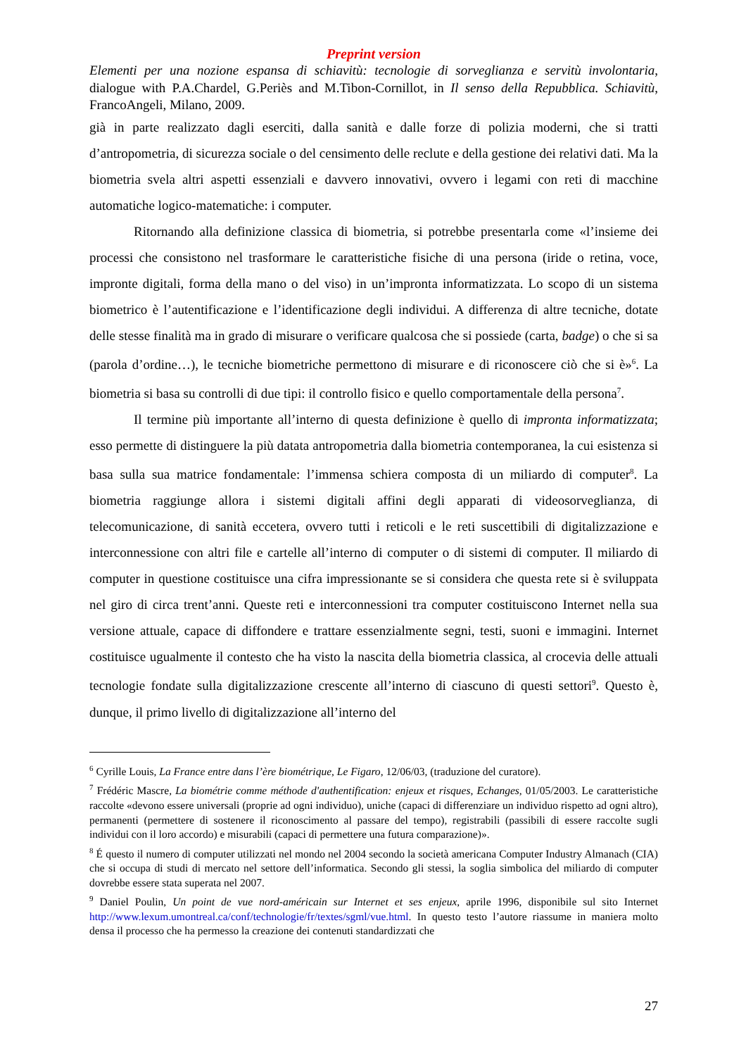Preprint version
Elementi per una nozione espansa di schiavitù: tecnologie di sorveglianza e servitù involontaria, dialogue with P.A.Chardel, G.Periès and M.Tibon-Cornillot, in Il senso della Repubblica. Schiavitù, FrancoAngeli, Milano, 2009.
già in parte realizzato dagli eserciti, dalla sanità e dalle forze di polizia moderni, che si tratti d’antropometria, di sicurezza sociale o del censimento delle reclute e della gestione dei relativi dati. Ma la biometria svela altri aspetti essenziali e davvero innovativi, ovvero i legami con reti di macchine automatiche logico-matematiche: i computer.
Ritornando alla definizione classica di biometria, si potrebbe presentarla come «l’insieme dei processi che consistono nel trasformare le caratteristiche fisiche di una persona (iride o retina, voce, impronte digitali, forma della mano o del viso) in un’impronta informatizzata. Lo scopo di un sistema biometrico è l’autentificazione e l’identificazione degli individui. A differenza di altre tecniche, dotate delle stesse finalità ma in grado di misurare o verificare qualcosa che si possiede (carta, badge) o che si sa (parola d’ordine…), le tecniche biometriche permettono di misurare e di riconoscere ciò che si è»<sup>6</sup>. La biometria si basa su controlli di due tipi: il controllo fisico e quello comportamentale della persona<sup>7</sup>.
Il termine più importante all’interno di questa definizione è quello di impronta informatizzata; esso permette di distinguere la più datata antropometria dalla biometria contemporanea, la cui esistenza si basa sulla sua matrice fondamentale: l’immensa schiera composta di un miliardo di computer<sup>8</sup>. La biometria raggiunge allora i sistemi digitali affini degli apparati di videosorveglianza, di telecomunicazione, di sanità eccetera, ovvero tutti i reticoli e le reti suscettibili di digitalizzazione e interconnessione con altri file e cartelle all’interno di computer o di sistemi di computer. Il miliardo di computer in questione costituisce una cifra impressionante se si considera che questa rete si è sviluppata nel giro di circa trent’anni. Queste reti e interconnessioni tra computer costituiscono Internet nella sua versione attuale, capace di diffondere e trattare essenzialmente segni, testi, suoni e immagini. Internet costituisce ugualmente il contesto che ha visto la nascita della biometria classica, al crocevia delle attuali tecnologie fondate sulla digitalizzazione crescente all’interno di ciascuno di questi settori<sup>9</sup>. Questo è, dunque, il primo livello di digitalizzazione all’interno del
<sup>6</sup> Cyrille Louis, La France entre dans l’ère biométrique, Le Figaro, 12/06/03, (traduzione del curatore).
<sup>7</sup> Frédéric Mascre, La biométrie comme méthode d'authentification: enjeux et risques, Echanges, 01/05/2003. Le caratteristiche raccolte «devono essere universali (proprie ad ogni individuo), uniche (capaci di differenziare un individuo rispetto ad ogni altro), permanenti (permettere di sostenere il riconoscimento al passare del tempo), registrabili (passibili di essere raccolte sugli individui con il loro accordo) e misurabili (capaci di permettere una futura comparazione)».
<sup>8</sup> É questo il numero di computer utilizzati nel mondo nel 2004 secondo la società americana Computer Industry Almanach (CIA) che si occupa di studi di mercato nel settore dell’informatica. Secondo gli stessi, la soglia simbolica del miliardo di computer dovrebbe essere stata superata nel 2007.
<sup>9</sup> Daniel Poulin, Un point de vue nord-américain sur Internet et ses enjeux, aprile 1996, disponibile sul sito Internet http://www.lexum.umontreal.ca/conf/technologie/fr/textes/sgml/vue.html. In questo testo l’autore riassume in maniera molto densa il processo che ha permesso la creazione dei contenuti standardizzati che
27